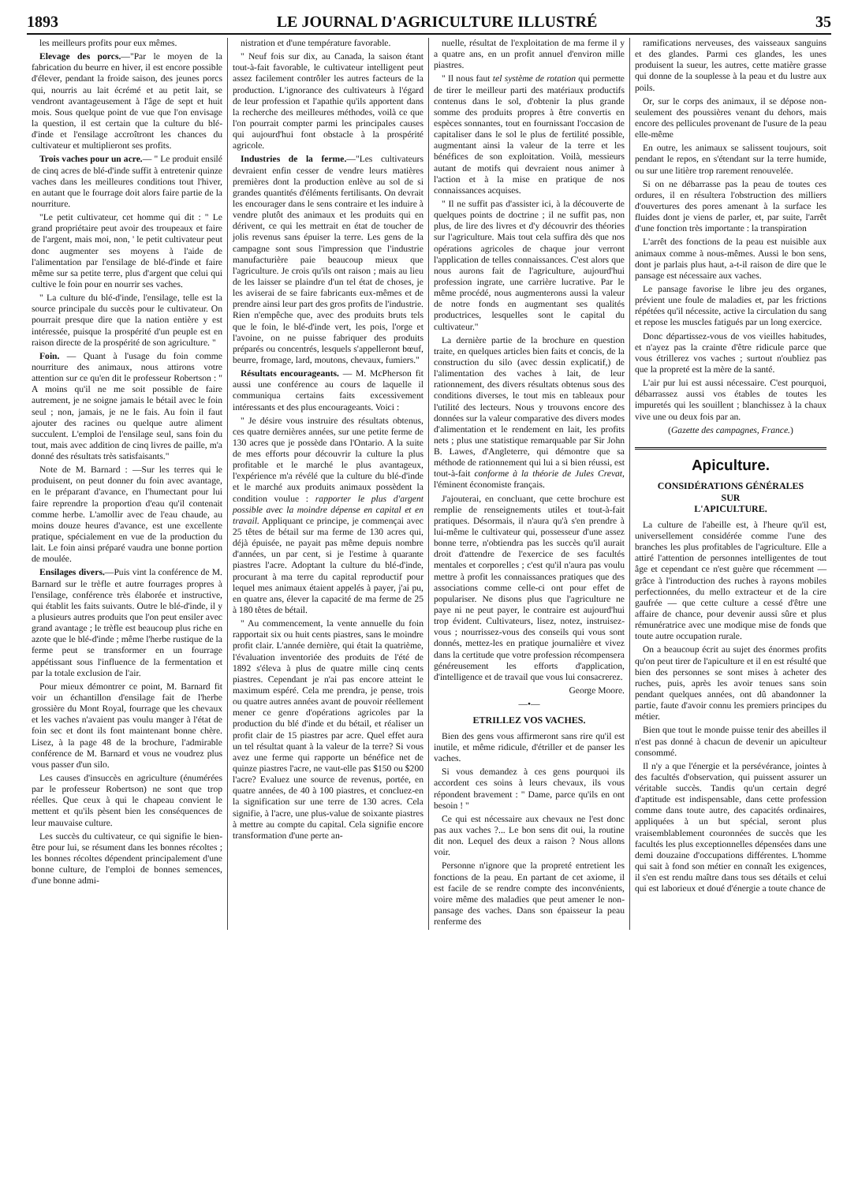1893 LE JOURNAL D'AGRICULTURE ILLUSTRÉ 35
les meilleurs profits pour eux mêmes.
Elevage des porcs.—"Par le moyen de la fabrication du beurre en hiver, il est encore possible d'élever, pendant la froide saison, des jeunes porcs qui, nourris au lait écrémé et au petit lait, se vendront avantageusement à l'âge de sept et huit mois. Sous quelque point de vue que l'on envisage la question, il est certain que la culture du blé-d'inde et l'ensilage accroîtront les chances du cultivateur et multiplieront ses profits.
Trois vaches pour un acre.— " Le produit ensilé de cinq acres de blé-d'inde suffit à entretenir quinze vaches dans les meilleures conditions tout l'hiver, en autant que le fourrage doit alors faire partie de la nourriture.
"Le petit cultivateur, cet homme qui dit : " Le grand propriétaire peut avoir des troupeaux et faire de l'argent, mais moi, non, ' le petit cultivateur peut donc augmenter ses moyens à l'aide de l'alimentation par l'ensilage de blé-d'inde et faire même sur sa petite terre, plus d'argent que celui qui cultive le foin pour en nourrir ses vaches.
" La culture du blé-d'inde, l'ensilage, telle est la source principale du succès pour le cultivateur. On pourrait presque dire que la nation entière y est intéressée, puisque la prospérité d'un peuple est en raison directe de la prospérité de son agriculture. "
Foin. — Quant à l'usage du foin comme nourriture des animaux, nous attirons votre attention sur ce qu'en dit le professeur Robertson : " A moins qu'il ne me soit possible de faire autrement, je ne soigne jamais le bétail avec le foin seul ; non, jamais, je ne le fais. Au foin il faut ajouter des racines ou quelque autre aliment succulent. L'emploi de l'ensilage seul, sans foin du tout, mais avec addition de cinq livres de paille, m'a donné des résultats très satisfaisants."
Note de M. Barnard : —Sur les terres qui le produisent, on peut donner du foin avec avantage, en le préparant d'avance, en l'humectant pour lui faire reprendre la proportion d'eau qu'il contenait comme herbe. L'amollir avec de l'eau chaude, au moins douze heures d'avance, est une excellente pratique, spécialement en vue de la production du lait. Le foin ainsi préparé vaudra une bonne portion de moulée.
Ensilages divers.—Puis vint la conférence de M. Barnard sur le trèfle et autre fourrages propres à l'ensilage, conférence très élaborée et instructive, qui établit les faits suivants. Outre le blé-d'inde, il y a plusieurs autres produits que l'on peut ensiler avec grand avantage ; le trèfle est beaucoup plus riche en azote que le blé-d'inde ; même l'herbe rustique de la ferme peut se transformer en un fourrage appétissant sous l'influence de la fermentation et par la totale exclusion de l'air.
Pour mieux démontrer ce point, M. Barnard fit voir un échantillon d'ensilage fait de l'herbe grossière du Mont Royal, fourrage que les chevaux et les vaches n'avaient pas voulu manger à l'état de foin sec et dont ils font maintenant bonne chère. Lisez, à la page 48 de la brochure, l'admirable conférence de M. Barnard et vous ne voudrez plus vous passer d'un silo.
Les causes d'insuccès en agriculture (énumérées par le professeur Robertson) ne sont que trop réelles. Que ceux à qui le chapeau convient le mettent et qu'ils pèsent bien les conséquences de leur mauvaise culture.
Les succès du cultivateur, ce qui signifie le bien-être pour lui, se résument dans les bonnes récoltes ; les bonnes récoltes dépendent principalement d'une bonne culture, de l'emploi de bonnes semences, d'une bonne admi-
nistration et d'une température favorable.
" Neuf fois sur dix, au Canada, la saison étant tout-à-fait favorable, le cultivateur intelligent peut assez facilement contrôler les autres facteurs de la production. L'ignorance des cultivateurs à l'égard de leur profession et l'apathie qu'ils apportent dans la recherche des meilleures méthodes, voilà ce que l'on pourrait compter parmi les principales causes qui aujourd'hui font obstacle à la prospérité agricole.
Industries de la ferme.—"Les cultivateurs devraient enfin cesser de vendre leurs matières premières dont la production enlève au sol de si grandes quantités d'éléments fertilisants. On devrait les encourager dans le sens contraire et les induire à vendre plutôt des animaux et les produits qui en dérivent, ce qui les mettrait en état de toucher de jolis revenus sans épuiser la terre. Les gens de la campagne sont sous l'impression que l'industrie manufacturière paie beaucoup mieux que l'agriculture. Je crois qu'ils ont raison ; mais au lieu de les laisser se plaindre d'un tel état de choses, je les aviserai de se faire fabricants eux-mêmes et de prendre ainsi leur part des gros profits de l'industrie. Rien n'empêche que, avec des produits bruts tels que le foin, le blé-d'inde vert, les pois, l'orge et l'avoine, on ne puisse fabriquer des produits préparés ou concentrés, lesquels s'appelleront bœuf, beurre, fromage, lard, moutons, chevaux, fumiers."
Résultats encourageants. — M. McPherson fit aussi une conférence au cours de laquelle il communiqua certains faits excessivement intéressants et des plus encourageants. Voici :
" Je désire vous instruire des résultats obtenus, ces quatre dernières années, sur une petite ferme de 130 acres que je possède dans l'Ontario. A la suite de mes efforts pour découvrir la culture la plus profitable et le marché le plus avantageux, l'expérience m'a révélé que la culture du blé-d'inde et le marché aux produits animaux possèdent la condition voulue : rapporter le plus d'argent possible avec la moindre dépense en capital et en travail. Appliquant ce principe, je commençai avec 25 têtes de bétail sur ma ferme de 130 acres qui, déjà épuisée, ne payait pas même depuis nombre d'années, un par cent, si je l'estime à quarante piastres l'acre. Adoptant la culture du blé-d'inde, procurant à ma terre du capital reproductif pour lequel mes animaux étaient appelés à payer, j'ai pu, en quatre ans, élever la capacité de ma ferme de 25 à 180 têtes de bétail.
" Au commencement, la vente annuelle du foin rapportait six ou huit cents piastres, sans le moindre profit clair. L'année dernière, qui était la quatrième, l'évaluation inventoriée des produits de l'été de 1892 s'éleva à plus de quatre mille cinq cents piastres. Cependant je n'ai pas encore atteint le maximum espéré. Cela me prendra, je pense, trois ou quatre autres années avant de pouvoir réellement mener ce genre d'opérations agricoles par la production du blé d'inde et du bétail, et réaliser un profit clair de 15 piastres par acre. Quel effet aura un tel résultat quant à la valeur de la terre? Si vous avez une ferme qui rapporte un bénéfice net de quinze piastres l'acre, ne vaut-elle pas $150 ou $200 l'acre? Evaluez une source de revenus, portée, en quatre années, de 40 à 100 piastres, et concluez-en la signification sur une terre de 130 acres. Cela signifie, à l'acre, une plus-value de soixante piastres à mettre au compte du capital. Cela signifie encore transformation d'une perte an-
nuelle, résultat de l'exploitation de ma ferme il y a quatre ans, en un profit annuel d'environ mille piastres.
" Il nous faut tel système de rotation qui permette de tirer le meilleur parti des matériaux productifs contenus dans le sol, d'obtenir la plus grande somme des produits propres à être convertis en espèces sonnantes, tout en fournissant l'occasion de capitaliser dans le sol le plus de fertilité possible, augmentant ainsi la valeur de la terre et les bénéfices de son exploitation. Voilà, messieurs autant de motifs qui devraient nous animer à l'action et à la mise en pratique de nos connaissances acquises.
" Il ne suffit pas d'assister ici, à la découverte de quelques points de doctrine ; il ne suffit pas, non plus, de lire des livres et d'y découvrir des théories sur l'agriculture. Mais tout cela suffira dès que nos opérations agricoles de chaque jour verront l'application de telles connaissances. C'est alors que nous aurons fait de l'agriculture, aujourd'hui profession ingrate, une carrière lucrative. Par le même procédé, nous augmenterons aussi la valeur de notre fonds en augmentant ses qualités productrices, lesquelles sont le capital du cultivateur."
La dernière partie de la brochure en question traite, en quelques articles bien faits et concis, de la construction du silo (avec dessin explicatif,) de l'alimentation des vaches à lait, de leur rationnement, des divers résultats obtenus sous des conditions diverses, le tout mis en tableaux pour l'utilité des lecteurs. Nous y trouvons encore des données sur la valeur comparative des divers modes d'alimentation et le rendement en lait, les profits nets ; plus une statistique remarquable par Sir John B. Lawes, d'Angleterre, qui démontre que sa méthode de rationnement qui lui a si bien réussi, est tout-à-fait conforme à la théorie de Jules Crevat, l'éminent économiste français.
J'ajouterai, en concluant, que cette brochure est remplie de renseignements utiles et tout-à-fait pratiques. Désormais, il n'aura qu'à s'en prendre à lui-même le cultivateur qui, possesseur d'une assez bonne terre, n'obtiendra pas les succès qu'il aurait droit d'attendre de l'exercice de ses facultés mentales et corporelles ; c'est qu'il n'aura pas voulu mettre à profit les connaissances pratiques que des associations comme celle-ci ont pour effet de populariser. Ne disons plus que l'agriculture ne paye ni ne peut payer, le contraire est aujourd'hui trop évident. Cultivateurs, lisez, notez, instruisez-vous ; nourrissez-vous des conseils qui vous sont donnés, mettez-les en pratique journalière et vivez dans la certitude que votre profession récompensera généreusement les efforts d'application, d'intelligence et de travail que vous lui consacrerez.
George Moore.
—•—
ETRILLEZ VOS VACHES.
Bien des gens vous affirmeront sans rire qu'il est inutile, et même ridicule, d'étriller et de panser les vaches.
Si vous demandez à ces gens pourquoi ils accordent ces soins à leurs chevaux, ils vous répondent bravement : " Dame, parce qu'ils en ont besoin ! "
Ce qui est nécessaire aux chevaux ne l'est donc pas aux vaches ?... Le bon sens dit oui, la routine dit non. Lequel des deux a raison ? Nous allons voir.
Personne n'ignore que la propreté entretient les fonctions de la peau. En partant de cet axiome, il est facile de se rendre compte des inconvénients, voire même des maladies que peut amener le non-pansage des vaches. Dans son épaisseur la peau renferme des
ramifications nerveuses, des vaisseaux sanguins et des glandes. Parmi ces glandes, les unes produisent la sueur, les autres, cette matière grasse qui donne de la souplesse à la peau et du lustre aux poils.
Or, sur le corps des animaux, il se dépose non-seulement des poussières venant du dehors, mais encore des pellicules provenant de l'usure de la peau elle-même
En outre, les animaux se salissent toujours, soit pendant le repos, en s'étendant sur la terre humide, ou sur une litière trop rarement renouvelée.
Si on ne débarrasse pas la peau de toutes ces ordures, il en résultera l'obstruction des milliers d'ouvertures des pores amenant à la surface les fluides dont je viens de parler, et, par suite, l'arrêt d'une fonction très importante : la transpiration
L'arrêt des fonctions de la peau est nuisible aux animaux comme à nous-mêmes. Aussi le bon sens, dont je parlais plus haut, a-t-il raison de dire que le pansage est nécessaire aux vaches.
Le pansage favorise le libre jeu des organes, prévient une foule de maladies et, par les frictions répétées qu'il nécessite, active la circulation du sang et repose les muscles fatigués par un long exercice.
Donc départissez-vous de vos vieilles habitudes, et n'ayez pas la crainte d'être ridicule parce que vous étrillerez vos vaches ; surtout n'oubliez pas que la propreté est la mère de la santé.
L'air pur lui est aussi nécessaire. C'est pourquoi, débarrassez aussi vos étables de toutes les impuretés qui les souillent ; blanchissez à la chaux vive une ou deux fois par an.
(Gazette des campagnes, France.)
Apiculture.
CONSIDÉRATIONS GÉNÉRALES
SUR
L'APICULTURE.
La culture de l'abeille est, à l'heure qu'il est, universellement considérée comme l'une des branches les plus profitables de l'agriculture. Elle a attiré l'attention de personnes intelligentes de tout âge et cependant ce n'est guère que récemment — grâce à l'introduction des ruches à rayons mobiles perfectionnées, du mello extracteur et de la cire gaufrée — que cette culture a cessé d'être une affaire de chance, pour devenir aussi sûre et plus rémunératrice avec une modique mise de fonds que toute autre occupation rurale.
On a beaucoup écrit au sujet des énormes profits qu'on peut tirer de l'apiculture et il en est résulté que bien des personnes se sont mises à acheter des ruches, puis, après les avoir tenues sans soin pendant quelques années, ont dû abandonner la partie, faute d'avoir connu les premiers principes du métier.
Bien que tout le monde puisse tenir des abeilles il n'est pas donné à chacun de devenir un apiculteur consommé.
Il n'y a que l'énergie et la persévérance, jointes à des facultés d'observation, qui puissent assurer un véritable succès. Tandis qu'un certain degré d'aptitude est indispensable, dans cette profession comme dans toute autre, des capacités ordinaires, appliquées à un but spécial, seront plus vraisemblablement couronnées de succès que les facultés les plus exceptionnelles dépensées dans une demi douzaine d'occupations différentes. L'homme qui sait à fond son métier en connaît les exigences, il s'en est rendu maître dans tous ses détails et celui qui est laborieux et doué d'énergie a toute chance de